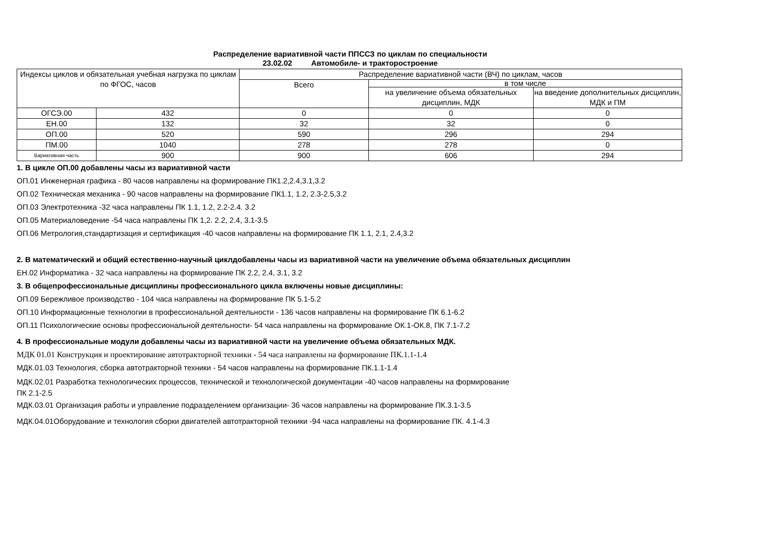Распределение вариативной части ППССЗ по циклам по специальности
23.02.02 Автомобиле- и тракторостроение
| Индексы циклов и обязательная учебная нагрузка по циклам по ФГОС, часов | | Распределение вариативной части (ВЧ) по циклам, часов | | |
| --- | --- | --- | --- | --- |
| | | Всего | в том числе | |
| | | | на увеличение объема обязательных дисциплин, МДК | на введение дополнительных дисциплин, МДК и ПМ |
| ОГСЭ.00 | 432 | 0 | 0 | 0 |
| ЕН.00 | 132 | 32 | 32 | 0 |
| ОП.00 | 520 | 590 | 296 | 294 |
| ПМ.00 | 1040 | 278 | 278 | 0 |
| Вариативная часть | 900 | 900 | 606 | 294 |
1. В цикле ОП.00 добавлены часы из вариативной части
ОП.01 Инженерная графика - 80 часов направлены на формирование ПК1.2,2.4,3.1,3.2
ОП.02 Техническая механика - 90 часов направлены на формирование ПК1.1, 1.2, 2.3-2.5,3.2
ОП.03 Электротехника -32 часа направлены ПК 1.1, 1.2, 2.2-2.4. 3.2
ОП.05 Материаловедение -54 часа направлены ПК 1,2. 2.2, 2.4, 3.1-3.5
ОП.06 Метрология,стандартизация и сертификация -40 часов направлены на формирование ПК 1.1, 2.1, 2.4,3.2
2. В математический и общий естественно-научный циклдобавлены часы из вариативной части на увеличение объема обязательных дисциплин
ЕН.02 Информатика - 32 часа направлены на формирование ПК 2.2, 2.4, 3.1, 3.2
3. В общепрофессиональные дисциплины профессионального цикла включены новые дисциплины:
ОП.09 Бережливое производство - 104 часа направлены на формирование ПК 5.1-5.2
ОП.10 Информационные технологии в профессиональной деятельности - 136 часов направлены на формирование ПК 6.1-6.2
ОП.11 Психологические основы профессиональной деятельности- 54 часа направлены на формирование ОК.1-ОК.8, ПК 7.1-7.2
4. В профессиональные модули добавлены часы из вариативной части на увеличение объема обязательных МДК.
МДК 01.01 Конструкция и проектирование автотракторной техники - 54 часа направлены на формирование ПК.1.1-1.4
МДК.01.03 Технология, сборка автотракторной техники - 54 часов направлены на формирование ПК.1.1-1.4
МДК.02.01 Разработка технологических процессов, технической и технологической документации -40 часов направлены на формирование
ПК 2.1-2.5
МДК.03.01 Организация работы и управление подразделением организации- 36 часов направлены на формирование ПК.3.1-3.5
МДК.04.01Оборудование и технология сборки двигателей автотракторной техники -94 часа направлены на формирование ПК. 4.1-4.3